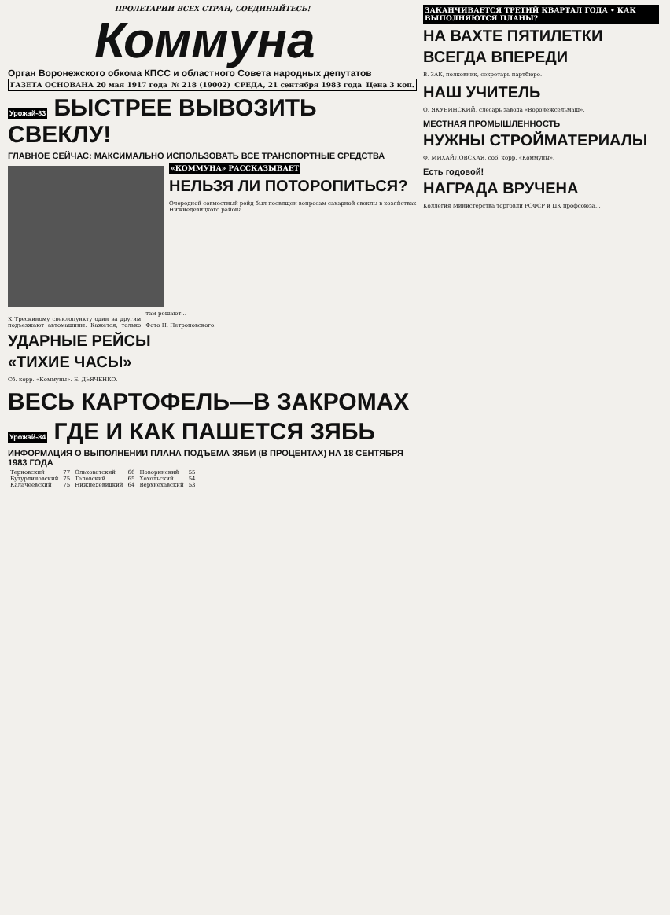ПРОЛЕТАРИИ ВСЕХ СТРАН, СОЕДИНЯЙТЕСЬ!
Коммуна
Орган Воронежского обкома КПСС и областного Совета народных депутатов
ГАЗЕТА ОСНОВАНА 20 мая 1917 года № 218 (19002) СРЕДА, 21 сентября 1983 года Цена 3 коп.
Урожай-83 БЫСТРЕЕ ВЫВОЗИТЬ СВЕКЛУ!
ГЛАВНОЕ СЕЙЧАС: МАКСИМАЛЬНО ИСПОЛЬЗОВАТЬ ВСЕ ТРАНСПОРТНЫЕ СРЕДСТВА
«КОММУНА» РАССКАЗЫВАЕТ
НЕЛЬЗЯ ЛИ ПОТОРОПИТЬСЯ?
Очередной совместный рейд был посвящен вопросам сахарной свеклы в хозяйствах Нижнедевицкого района.
К Трескиному свекло­пункту один за другим подъезжают автомашины. Кажется, только там решают...
Фото Н. Петроповского.
УДАРНЫЕ РЕЙСЫ
«ТИХИЕ ЧАСЫ»
Сб. корр. «Коммуны». Б. ДЬЯЧЕНКО.
ВЕСЬ КАРТОФЕЛЬ—В ЗАКРОМАХ
Урожай-84 ГДЕ И КАК ПАШЕТСЯ ЗЯБЬ
ИНФОРМАЦИЯ О ВЫПОЛНЕНИИ ПЛАНА ПОДЪЕМА ЗЯБИ (В ПРОЦЕНТАХ) НА 18 СЕНТЯБРЯ 1983 ГОДА
| Терновский | 77 | Ольховатский | 66 | Поворинский | 55 |
| Бутурлиновский | 75 | Таловский | 65 | Хохольский | 54 |
| Калачеевский | 75 | Нижнедевицкий | 64 | Верхнехавский | 53 |
ЗАКАНЧИВАЕТСЯ ТРЕТИЙ КВАРТАЛ ГОДА • КАК ВЫПОЛНЯЮТСЯ ПЛАНЫ?
НА ВАХТЕ ПЯТИЛЕТКИ
ВСЕГДА ВПЕРЕДИ
В. ЗАК, полковник, секретарь партбюро.
НАШ УЧИТЕЛЬ
О. ЯКУБИНСКИЙ, слесарь завода «Воронежсельмаш».
МЕСТНАЯ ПРОМЫШЛЕННОСТЬ
НУЖНЫ СТРОЙМАТЕРИАЛЫ
Ф. МИХАЙЛОВСКАЯ, соб. корр. «Коммуны».
Есть годовой!
НАГРАДА ВРУЧЕНА
Коллегия Министерства торговли РСФСР и ЦК профсоюза...